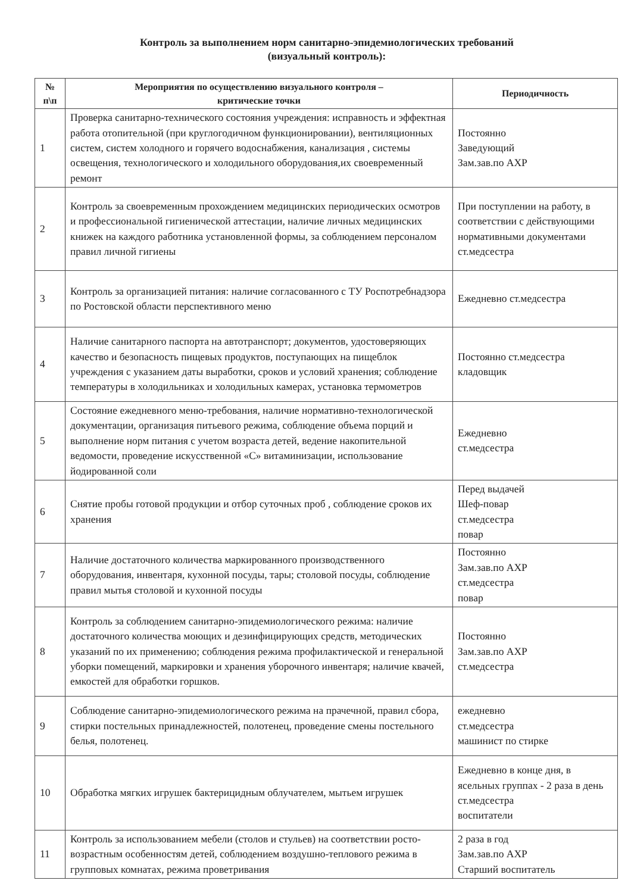Контроль за выполнением норм санитарно-эпидемиологических требований
(визуальный контроль):
| № п\п | Мероприятия по осуществлению визуального контроля – критические точки | Периодичность |
| --- | --- | --- |
| 1 | Проверка санитарно-технического состояния учреждения: исправность и эффектная работа отопительной (при круглогодичном функционировании), вентиляционных систем, систем холодного и горячего водоснабжения, канализация , системы освещения, технологического и холодильного оборудования,их своевременный ремонт | Постоянно Заведующий Зам.зав.по АХР |
| 2 | Контроль за своевременным прохождением медицинских периодических осмотров и профессиональной гигиенической аттестации, наличие личных медицинских книжек на каждого работника установленной формы, за соблюдением персоналом правил личной гигиены | При поступлении на работу, в соответствии с действующими нормативными документами ст.медсестра |
| 3 | Контроль за организацией питания: наличие согласованного с ТУ Роспотребнадзора по Ростовской области перспективного меню | Ежедневно ст.медсестра |
| 4 | Наличие санитарного паспорта на автотранспорт; документов, удостоверяющих качество и безопасность пищевых продуктов, поступающих на пищеблок учреждения с указанием даты выработки, сроков и условий хранения; соблюдение температуры в холодильниках и холодильных камерах, установка термометров | Постоянно ст.медсестра кладовщик |
| 5 | Состояние ежедневного меню-требования, наличие нормативно-технологической документации, организация питьевого режима, соблюдение объема порций и выполнение норм питания с учетом возраста детей, ведение накопительной ведомости, проведение искусственной «С» витаминизации, использование йодированной соли | Ежедневно ст.медсестра |
| 6 | Снятие пробы готовой продукции и отбор суточных проб , соблюдение сроков их хранения | Перед выдачей Шеф-повар ст.медсестра повар |
| 7 | Наличие достаточного количества маркированного производственного оборудования, инвентаря, кухонной посуды, тары; столовой посуды, соблюдение правил мытья столовой и кухонной посуды | Постоянно Зам.зав.по АХР ст.медсестра повар |
| 8 | Контроль за соблюдением санитарно-эпидемиологического режима: наличие достаточного количества моющих и дезинфицирующих средств, методических указаний по их применению; соблюдения режима профилактической и генеральной уборки помещений, маркировки и хранения уборочного инвентаря; наличие квачей, емкостей для обработки горшков. | Постоянно Зам.зав.по АХР ст.медсестра |
| 9 | Соблюдение санитарно-эпидемиологического режима на прачечной, правил сбора, стирки постельных принадлежностей, полотенец, проведение смены постельного белья, полотенец. | ежедневно ст.медсестра машинист по стирке |
| 10 | Обработка мягких игрушек бактерицидным облучателем, мытьем игрушек | Ежедневно в конце дня, в ясельных группах - 2 раза в день ст.медсестра воспитатели |
| 11 | Контроль за использованием мебели (столов и стульев) на соответствии росто-возрастным особенностям детей, соблюдением воздушно-теплового режима в групповых комнатах, режима проветривания | 2 раза в год Зам.зав.по АХР Старший воспитатель |